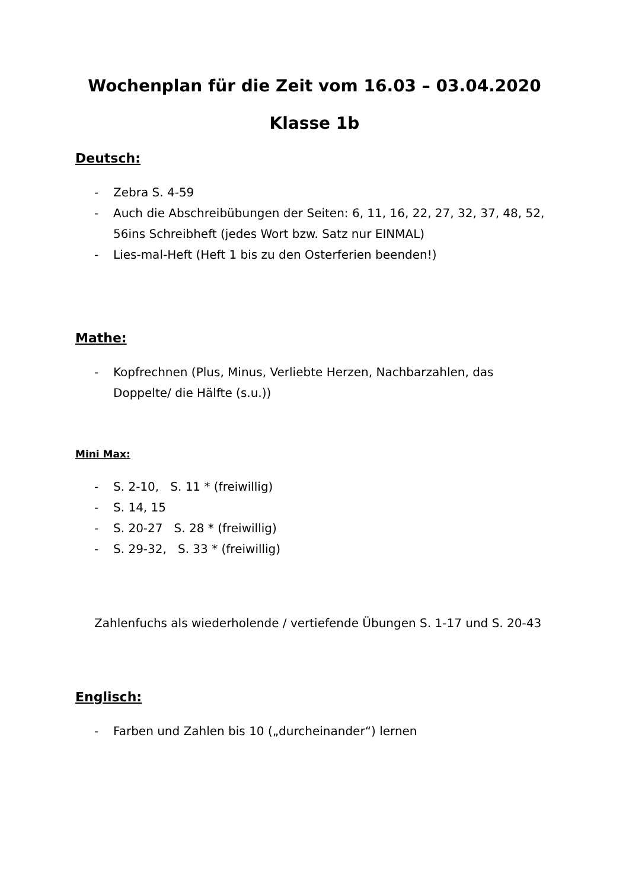Wochenplan für die Zeit vom 16.03 – 03.04.2020
Klasse 1b
Deutsch:
- Zebra S. 4-59
- Auch die Abschreibübungen der Seiten: 6, 11, 16, 22, 27, 32, 37, 48, 52, 56ins Schreibheft (jedes Wort bzw. Satz nur EINMAL)
- Lies-mal-Heft (Heft 1 bis zu den Osterferien beenden!)
Mathe:
- Kopfrechnen (Plus, Minus, Verliebte Herzen, Nachbarzahlen, das Doppelte/ die Hälfte (s.u.))
Mini Max:
- S. 2-10, S. 11 * (freiwillig)
- S. 14, 15
- S. 20-27 S. 28 * (freiwillig)
- S. 29-32, S. 33 * (freiwillig)
Zahlenfuchs als wiederholende / vertiefende Übungen S. 1-17 und S. 20-43
Englisch:
- Farben und Zahlen bis 10 („durcheinander“) lernen